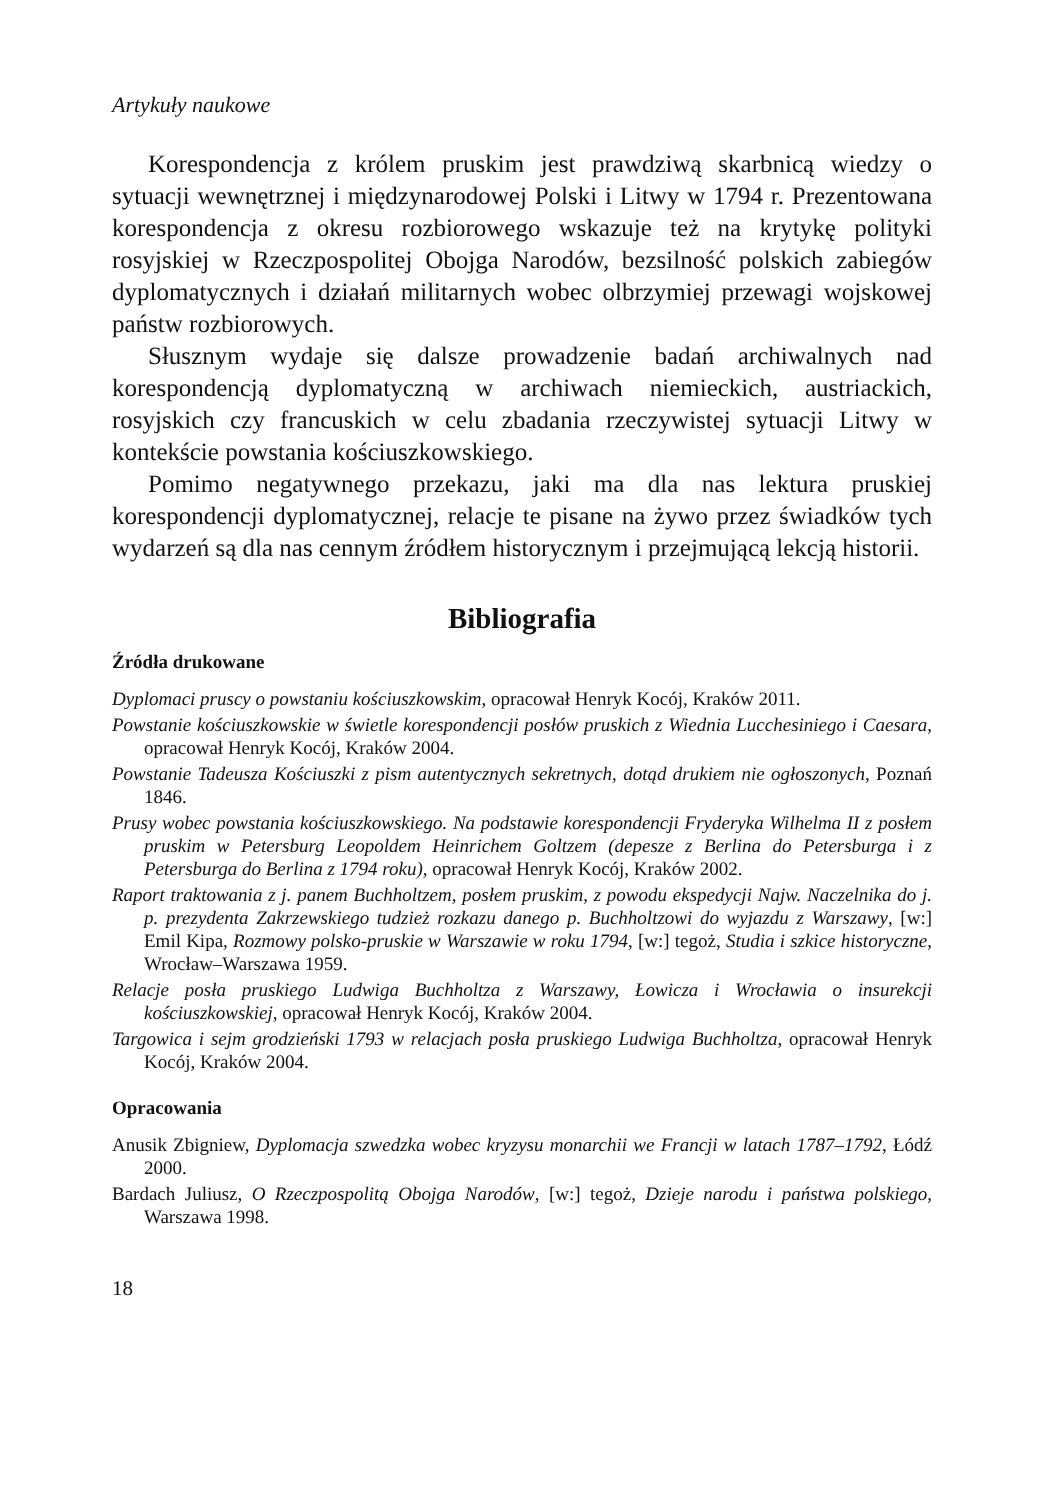Artykuły naukowe
Korespondencja z królem pruskim jest prawdziwą skarbnicą wiedzy o sytuacji wewnętrznej i międzynarodowej Polski i Litwy w 1794 r. Prezentowana korespondencja z okresu rozbiorowego wskazuje też na krytykę polityki rosyjskiej w Rzeczpospolitej Obojga Narodów, bezsilność polskich zabiegów dyplomatycznych i działań militarnych wobec olbrzymiej przewagi wojskowej państw rozbiorowych.
Słusznym wydaje się dalsze prowadzenie badań archiwalnych nad korespondencją dyplomatyczną w archiwach niemieckich, austriackich, rosyjskich czy francuskich w celu zbadania rzeczywistej sytuacji Litwy w kontekście powstania kościuszkowskiego.
Pomimo negatywnego przekazu, jaki ma dla nas lektura pruskiej korespondencji dyplomatycznej, relacje te pisane na żywo przez świadków tych wydarzeń są dla nas cennym źródłem historycznym i przejmującą lekcją historii.
Bibliografia
Źródła drukowane
Dyplomaci pruscy o powstaniu kościuszkowskim, opracował Henryk Kocój, Kraków 2011.
Powstanie kościuszkowskie w świetle korespondencji posłów pruskich z Wiednia Lucchesiniego i Caesara, opracował Henryk Kocój, Kraków 2004.
Powstanie Tadeusza Kościuszki z pism autentycznych sekretnych, dotąd drukiem nie ogłoszonych, Poznań 1846.
Prusy wobec powstania kościuszkowskiego. Na podstawie korespondencji Fryderyka Wilhelma II z posłem pruskim w Petersburg Leopoldem Heinrichem Goltzem (depesze z Berlina do Petersburga i z Petersburga do Berlina z 1794 roku), opracował Henryk Kocój, Kraków 2002.
Raport traktowania z j. panem Buchholtzem, posłem pruskim, z powodu ekspedycji Najw. Naczelnika do j. p. prezydenta Zakrzewskiego tudzież rozkazu danego p. Buchholtzowi do wyjazdu z Warszawy, [w:] Emil Kipa, Rozmowy polsko-pruskie w Warszawie w roku 1794, [w:] tegoż, Studia i szkice historyczne, Wrocław–Warszawa 1959.
Relacje posła pruskiego Ludwiga Buchholtza z Warszawy, Łowicza i Wrocławia o insurekcji kościuszkowskiej, opracował Henryk Kocój, Kraków 2004.
Targowica i sejm grodzieński 1793 w relacjach posła pruskiego Ludwiga Buchholtza, opracował Henryk Kocój, Kraków 2004.
Opracowania
Anusik Zbigniew, Dyplomacja szwedzka wobec kryzysu monarchii we Francji w latach 1787–1792, Łódź 2000.
Bardach Juliusz, O Rzeczpospolitą Obojga Narodów, [w:] tegoż, Dzieje narodu i państwa polskiego, Warszawa 1998.
18